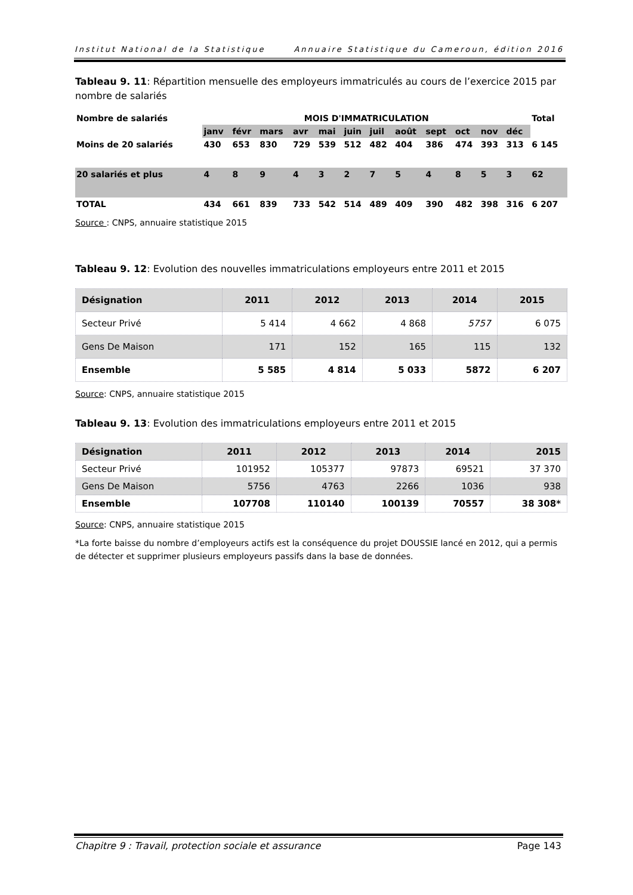Institut National de la Statistique Annuaire Statistique du Cameroun, édition 2016
Tableau 9. 11: Répartition mensuelle des employeurs immatriculés au cours de l’exercice 2015 par nombre de salariés
| Nombre de salariés | MOIS D'IMMATRICULATION | | | | | | | | | | | | Total |
| --- | --- | --- | --- | --- | --- | --- | --- | --- | --- | --- | --- | --- | --- |
| | janv | févr | mars | avr | mai | juin | juil | août | sept | oct | nov | déc | |
| Moins de 20 salariés | 430 | 653 | 830 | 729 | 539 | 512 | 482 | 404 | 386 | 474 | 393 | 313 | 6 145 |
| 20 salariés et plus | 4 | 8 | 9 | 4 | 3 | 2 | 7 | 5 | 4 | 8 | 5 | 3 | 62 |
| TOTAL | 434 | 661 | 839 | 733 | 542 | 514 | 489 | 409 | 390 | 482 | 398 | 316 | 6 207 |
Source : CNPS, annuaire statistique 2015
Tableau 9. 12: Evolution des nouvelles immatriculations employeurs entre 2011 et 2015
| Désignation | 2011 | 2012 | 2013 | 2014 | 2015 |
| --- | --- | --- | --- | --- | --- |
| Secteur Privé | 5 414 | 4 662 | 4 868 | 5757 | 6 075 |
| Gens De Maison | 171 | 152 | 165 | 115 | 132 |
| Ensemble | 5 585 | 4 814 | 5 033 | 5872 | 6 207 |
Source: CNPS, annuaire statistique 2015
Tableau 9. 13: Evolution des immatriculations employeurs entre 2011 et 2015
| Désignation | 2011 | 2012 | 2013 | 2014 | 2015 |
| --- | --- | --- | --- | --- | --- |
| Secteur Privé | 101952 | 105377 | 97873 | 69521 | 37 370 |
| Gens De Maison | 5756 | 4763 | 2266 | 1036 | 938 |
| Ensemble | 107708 | 110140 | 100139 | 70557 | 38 308* |
Source: CNPS, annuaire statistique 2015
*La forte baisse du nombre d’employeurs actifs est la conséquence du projet DOUSSIE lancé en 2012, qui a permis de détecter et supprimer plusieurs employeurs passifs dans la base de données.
Chapitre 9 : Travail, protection sociale et assurance Page 143